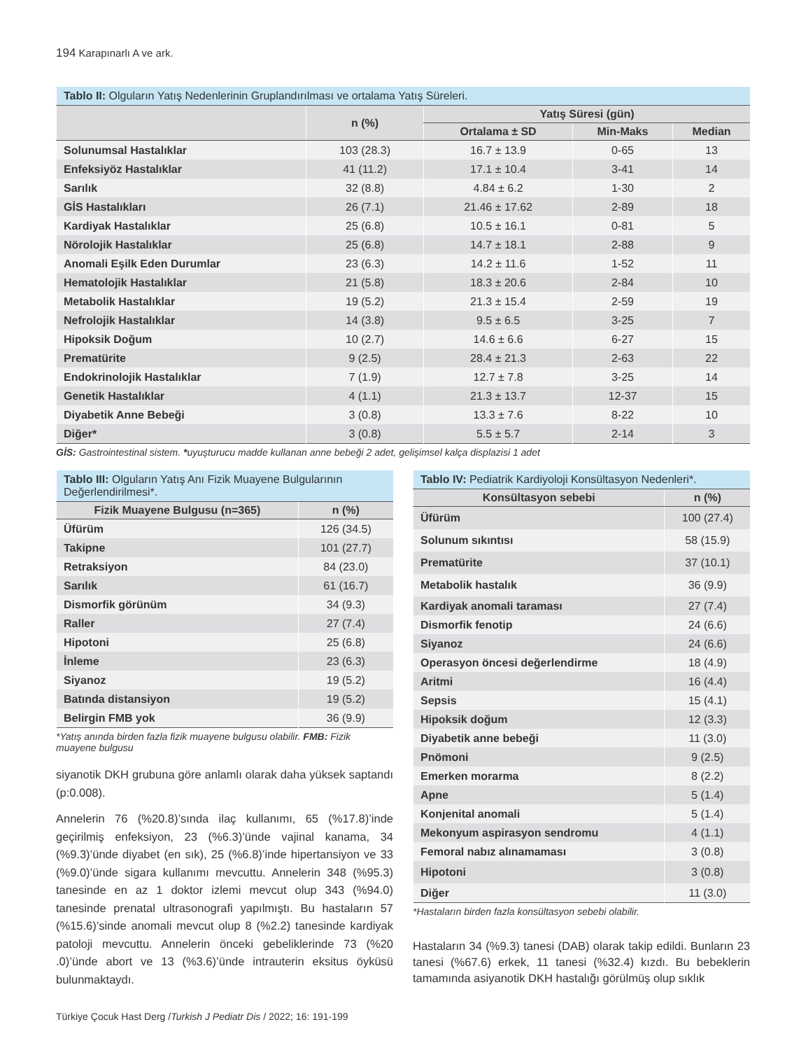194 Karapınarlı A ve ark.
| Tablo II: Olguların Yatış Nedenlerinin Gruplandırılması ve ortalama Yatış Süreleri. | | | | |
| --- | --- | --- | --- | --- |
| | n (%) | Yatış Süresi (gün) | | |
| | | Ortalama ± SD | Min-Maks | Median |
| Solunumsal Hastalıklar | 103 (28.3) | 16.7 ± 13.9 | 0-65 | 13 |
| Enfeksiyöz Hastalıklar | 41 (11.2) | 17.1 ± 10.4 | 3-41 | 14 |
| Sarılık | 32 (8.8) | 4.84 ± 6.2 | 1-30 | 2 |
| GİS Hastalıkları | 26 (7.1) | 21.46 ± 17.62 | 2-89 | 18 |
| Kardiyak Hastalıklar | 25 (6.8) | 10.5 ± 16.1 | 0-81 | 5 |
| Nörolojik Hastalıklar | 25 (6.8) | 14.7 ± 18.1 | 2-88 | 9 |
| Anomali Eşilk Eden Durumlar | 23 (6.3) | 14.2 ± 11.6 | 1-52 | 11 |
| Hematolojik Hastalıklar | 21 (5.8) | 18.3 ± 20.6 | 2-84 | 10 |
| Metabolik Hastalıklar | 19 (5.2) | 21.3 ± 15.4 | 2-59 | 19 |
| Nefrolojik Hastalıklar | 14 (3.8) | 9.5 ± 6.5 | 3-25 | 7 |
| Hipoksik Doğum | 10 (2.7) | 14.6 ± 6.6 | 6-27 | 15 |
| Prematürite | 9 (2.5) | 28.4 ± 21.3 | 2-63 | 22 |
| Endokrinolojik Hastalıklar | 7 (1.9) | 12.7 ± 7.8 | 3-25 | 14 |
| Genetik Hastalıklar | 4 (1.1) | 21.3 ± 13.7 | 12-37 | 15 |
| Diyabetik Anne Bebeği | 3 (0.8) | 13.3 ± 7.6 | 8-22 | 10 |
| Diğer* | 3 (0.8) | 5.5 ± 5.7 | 2-14 | 3 |
GİS: Gastrointestinal sistem. *uyuşturucu madde kullanan anne bebeği 2 adet, gelişimsel kalça displazisi 1 adet
| Tablo III: Olguların Yatış Anı Fizik Muayene Bulgularının Değerlendirilmesi*. | |
| --- | --- |
| Fizik Muayene Bulgusu (n=365) | n (%) |
| Üfürüm | 126 (34.5) |
| Takipne | 101 (27.7) |
| Retraksiyon | 84 (23.0) |
| Sarılık | 61 (16.7) |
| Dismorfik görünüm | 34 (9.3) |
| Raller | 27 (7.4) |
| Hipotoni | 25 (6.8) |
| İnleme | 23 (6.3) |
| Siyanoz | 19 (5.2) |
| Batında distansiyon | 19 (5.2) |
| Belirgin FMB yok | 36 (9.9) |
*Yatış anında birden fazla fizik muayene bulgusu olabilir. FMB: Fizik muayene bulgusu
siyanotik DKH grubuna göre anlamlı olarak daha yüksek saptandı (p:0.008).
Annelerin 76 (%20.8)’sında ilaç kullanımı, 65 (%17.8)’inde geçirilmiş enfeksiyon, 23 (%6.3)’ünde vajinal kanama, 34 (%9.3)’ünde diyabet (en sık), 25 (%6.8)’inde hipertansiyon ve 33 (%9.0)’ünde sigara kullanımı mevcuttu. Annelerin 348 (%95.3) tanesinde en az 1 doktor izlemi mevcut olup 343 (%94.0) tanesinde prenatal ultrasonografi yapılmıştı. Bu hastaların 57 (%15.6)’sinde anomali mevcut olup 8 (%2.2) tanesinde kardiyak patoloji mevcuttu. Annelerin önceki gebeliklerinde 73 (%20 .0)’ünde abort ve 13 (%3.6)’ünde intrauterin eksitus öyküsü bulunmaktaydı.
| Tablo IV: Pediatrik Kardiyoloji Konsültasyon Nedenleri*. | |
| --- | --- |
| Konsültasyon sebebi | n (%) |
| Üfürüm | 100 (27.4) |
| Solunum sıkıntısı | 58 (15.9) |
| Prematürite | 37 (10.1) |
| Metabolik hastalık | 36 (9.9) |
| Kardiyak anomali taraması | 27 (7.4) |
| Dismorfik fenotip | 24 (6.6) |
| Siyanoz | 24 (6.6) |
| Operasyon öncesi değerlendirme | 18 (4.9) |
| Aritmi | 16 (4.4) |
| Sepsis | 15 (4.1) |
| Hipoksik doğum | 12 (3.3) |
| Diyabetik anne bebeği | 11 (3.0) |
| Pnömoni | 9 (2.5) |
| Emerken morarma | 8 (2.2) |
| Apne | 5 (1.4) |
| Konjenital anomali | 5 (1.4) |
| Mekonyum aspirasyon sendromu | 4 (1.1) |
| Femoral nabız alınamaması | 3 (0.8) |
| Hipotoni | 3 (0.8) |
| Diğer | 11 (3.0) |
*Hastaların birden fazla konsültasyon sebebi olabilir.
Hastaların 34 (%9.3) tanesi (DAB) olarak takip edildi. Bunların 23 tanesi (%67.6) erkek, 11 tanesi (%32.4) kızdı. Bu bebeklerin tamamında asiyanotik DKH hastalığı görülmüş olup sıklık
Türkiye Çocuk Hast Derg /Turkish J Pediatr Dis / 2022; 16: 191-199